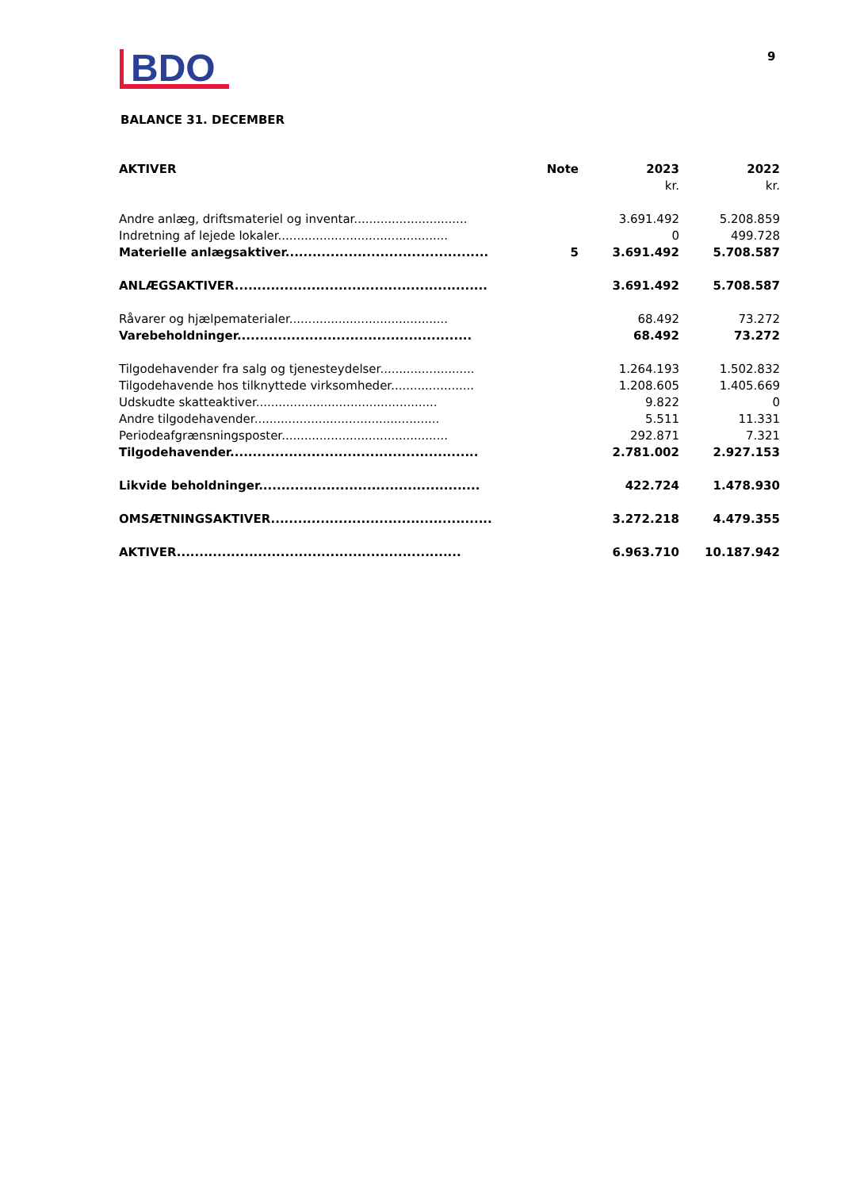BDO
9
BALANCE 31. DECEMBER
| AKTIVER | Note | 2023 | 2022 |
| --- | --- | --- | --- |
| | | kr. | kr. |
| Andre anlæg, driftsmateriel og inventar.............................. | | 3.691.492 | 5.208.859 |
| Indretning af lejede lokaler............................................. | | 0 | 499.728 |
| Materielle anlægsaktiver............................................. | 5 | 3.691.492 | 5.708.587 |
| ANLÆGSAKTIVER........................................................ | | 3.691.492 | 5.708.587 |
| Råvarer og hjælpematerialer.......................................... | | 68.492 | 73.272 |
| Varebeholdninger.................................................... | | 68.492 | 73.272 |
| Tilgodehavender fra salg og tjenesteydelser......................... | | 1.264.193 | 1.502.832 |
| Tilgodehavende hos tilknyttede virksomheder...................... | | 1.208.605 | 1.405.669 |
| Udskudte skatteaktiver................................................ | | 9.822 | 0 |
| Andre tilgodehavender................................................. | | 5.511 | 11.331 |
| Periodeafgrænsningsposter............................................ | | 292.871 | 7.321 |
| Tilgodehavender....................................................... | | 2.781.002 | 2.927.153 |
| Likvide beholdninger................................................. | | 422.724 | 1.478.930 |
| OMSÆTNINGSAKTIVER................................................. | | 3.272.218 | 4.479.355 |
| AKTIVER............................................................... | | 6.963.710 | 10.187.942 |